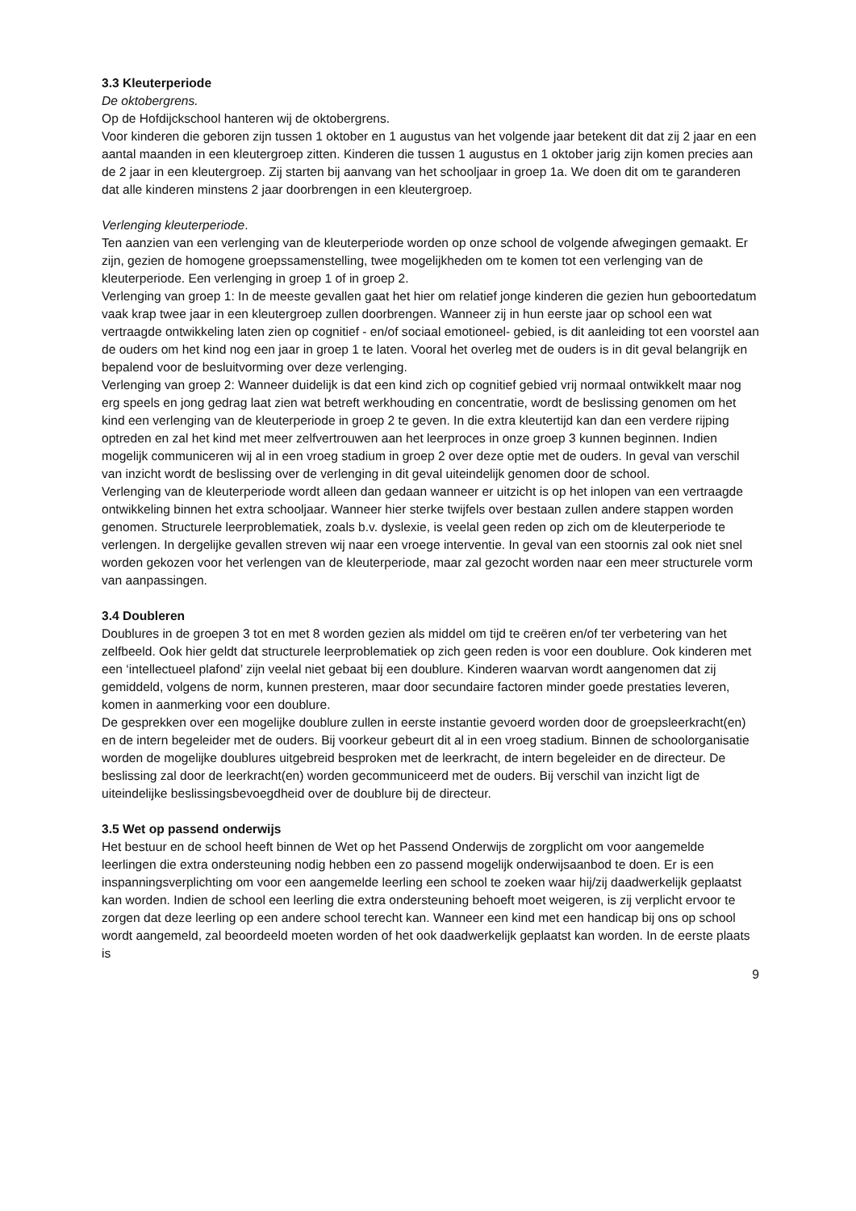3.3 Kleuterperiode
De oktobergrens.
Op de Hofdijckschool hanteren wij de oktobergrens.
Voor kinderen die geboren zijn tussen 1 oktober en 1 augustus van het volgende jaar betekent dit dat zij 2 jaar en een aantal maanden in een kleutergroep zitten. Kinderen die tussen 1 augustus en 1 oktober jarig zijn komen precies aan de 2 jaar in een kleutergroep. Zij starten bij aanvang van het schooljaar in groep 1a. We doen dit om te garanderen dat alle kinderen minstens 2 jaar doorbrengen in een kleutergroep.
Verlenging kleuterperiode.
Ten aanzien van een verlenging van de kleuterperiode worden op onze school de volgende afwegingen gemaakt. Er zijn, gezien de homogene groepssamenstelling, twee mogelijkheden om te komen tot een verlenging van de kleuterperiode. Een verlenging in groep 1 of in groep 2.
Verlenging van groep 1: In de meeste gevallen gaat het hier om relatief jonge kinderen die gezien hun geboortedatum vaak krap twee jaar in een kleutergroep zullen doorbrengen. Wanneer zij in hun eerste jaar op school een wat vertraagde ontwikkeling laten zien op cognitief - en/of sociaal emotioneel- gebied, is dit aanleiding tot een voorstel aan de ouders om het kind nog een jaar in groep 1 te laten. Vooral het overleg met de ouders is in dit geval belangrijk en bepalend voor de besluitvorming over deze verlenging.
Verlenging van groep 2: Wanneer duidelijk is dat een kind zich op cognitief gebied vrij normaal ontwikkelt maar nog erg speels en jong gedrag laat zien wat betreft werkhouding en concentratie, wordt de beslissing genomen om het kind een verlenging van de kleuterperiode in groep 2 te geven. In die extra kleutertijd kan dan een verdere rijping optreden en zal het kind met meer zelfvertrouwen aan het leerproces in onze groep 3 kunnen beginnen. Indien mogelijk communiceren wij al in een vroeg stadium in groep 2 over deze optie met de ouders. In geval van verschil van inzicht wordt de beslissing over de verlenging in dit geval uiteindelijk genomen door de school.
Verlenging van de kleuterperiode wordt alleen dan gedaan wanneer er uitzicht is op het inlopen van een vertraagde ontwikkeling binnen het extra schooljaar. Wanneer hier sterke twijfels over bestaan zullen andere stappen worden genomen. Structurele leerproblematiek, zoals b.v. dyslexie, is veelal geen reden op zich om de kleuterperiode te verlengen. In dergelijke gevallen streven wij naar een vroege interventie. In geval van een stoornis zal ook niet snel worden gekozen voor het verlengen van de kleuterperiode, maar zal gezocht worden naar een meer structurele vorm van aanpassingen.
3.4 Doubleren
Doublures in de groepen 3 tot en met 8 worden gezien als middel om tijd te creëren en/of ter verbetering van het zelfbeeld. Ook hier geldt dat structurele leerproblematiek op zich geen reden is voor een doublure. Ook kinderen met een ‘intellectueel plafond’ zijn veelal niet gebaat bij een doublure. Kinderen waarvan wordt aangenomen dat zij gemiddeld, volgens de norm, kunnen presteren, maar door secundaire factoren minder goede prestaties leveren, komen in aanmerking voor een doublure.
De gesprekken over een mogelijke doublure zullen in eerste instantie gevoerd worden door de groepsleerkracht(en) en de intern begeleider met de ouders. Bij voorkeur gebeurt dit al in een vroeg stadium. Binnen de schoolorganisatie worden de mogelijke doublures uitgebreid besproken met de leerkracht, de intern begeleider en de directeur. De beslissing zal door de leerkracht(en) worden gecommuniceerd met de ouders. Bij verschil van inzicht ligt de uiteindelijke beslissingsbevoegdheid over de doublure bij de directeur.
3.5 Wet op passend onderwijs
Het bestuur en de school heeft binnen de Wet op het Passend Onderwijs de zorgplicht om voor aangemelde leerlingen die extra ondersteuning nodig hebben een zo passend mogelijk onderwijsaanbod te doen. Er is een inspanningsverplichting om voor een aangemelde leerling een school te zoeken waar hij/zij daadwerkelijk geplaatst kan worden. Indien de school een leerling die extra ondersteuning behoeft moet weigeren, is zij verplicht ervoor te zorgen dat deze leerling op een andere school terecht kan. Wanneer een kind met een handicap bij ons op school wordt aangemeld, zal beoordeeld moeten worden of het ook daadwerkelijk geplaatst kan worden. In de eerste plaats is
9